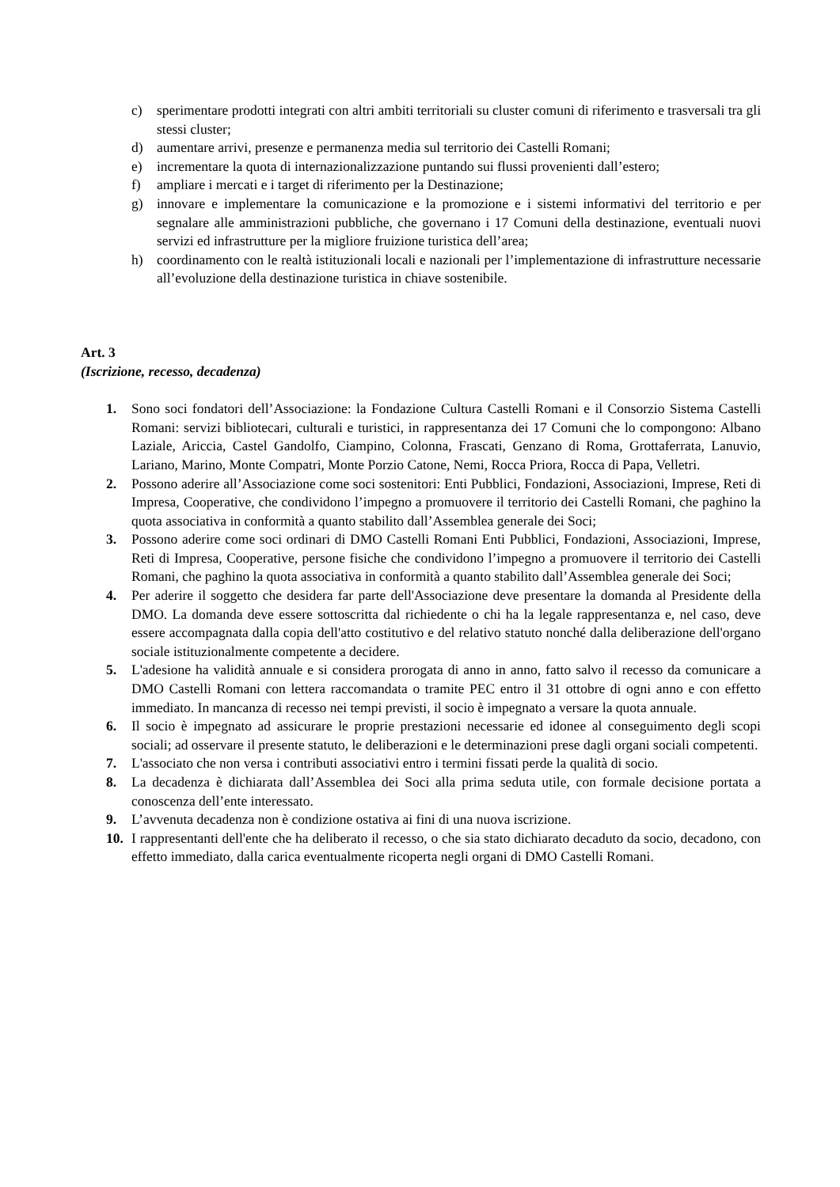c) sperimentare prodotti integrati con altri ambiti territoriali su cluster comuni di riferimento e trasversali tra gli stessi cluster;
d) aumentare arrivi, presenze e permanenza media sul territorio dei Castelli Romani;
e) incrementare la quota di internazionalizzazione puntando sui flussi provenienti dall’estero;
f) ampliare i mercati e i target di riferimento per la Destinazione;
g) innovare e implementare la comunicazione e la promozione e i sistemi informativi del territorio e per segnalare alle amministrazioni pubbliche, che governano i 17 Comuni della destinazione, eventuali nuovi servizi ed infrastrutture per la migliore fruizione turistica dell’area;
h) coordinamento con le realtà istituzionali locali e nazionali per l’implementazione di infrastrutture necessarie all’evoluzione della destinazione turistica in chiave sostenibile.
Art. 3
(Iscrizione, recesso, decadenza)
1. Sono soci fondatori dell’Associazione: la Fondazione Cultura Castelli Romani e il Consorzio Sistema Castelli Romani: servizi bibliotecari, culturali e turistici, in rappresentanza dei 17 Comuni che lo compongono: Albano Laziale, Ariccia, Castel Gandolfo, Ciampino, Colonna, Frascati, Genzano di Roma, Grottaferrata, Lanuvio, Lariano, Marino, Monte Compatri, Monte Porzio Catone, Nemi, Rocca Priora, Rocca di Papa, Velletri.
2. Possono aderire all’Associazione come soci sostenitori: Enti Pubblici, Fondazioni, Associazioni, Imprese, Reti di Impresa, Cooperative, che condividono l’impegno a promuovere il territorio dei Castelli Romani, che paghino la quota associativa in conformità a quanto stabilito dall’Assemblea generale dei Soci;
3. Possono aderire come soci ordinari di DMO Castelli Romani Enti Pubblici, Fondazioni, Associazioni, Imprese, Reti di Impresa, Cooperative, persone fisiche che condividono l’impegno a promuovere il territorio dei Castelli Romani, che paghino la quota associativa in conformità a quanto stabilito dall’Assemblea generale dei Soci;
4. Per aderire il soggetto che desidera far parte dell'Associazione deve presentare la domanda al Presidente della DMO. La domanda deve essere sottoscritta dal richiedente o chi ha la legale rappresentanza e, nel caso, deve essere accompagnata dalla copia dell'atto costitutivo e del relativo statuto nonché dalla deliberazione dell'organo sociale istituzionalmente competente a decidere.
5. L'adesione ha validità annuale e si considera prorogata di anno in anno, fatto salvo il recesso da comunicare a DMO Castelli Romani con lettera raccomandata o tramite PEC entro il 31 ottobre di ogni anno e con effetto immediato. In mancanza di recesso nei tempi previsti, il socio è impegnato a versare la quota annuale.
6. Il socio è impegnato ad assicurare le proprie prestazioni necessarie ed idonee al conseguimento degli scopi sociali; ad osservare il presente statuto, le deliberazioni e le determinazioni prese dagli organi sociali competenti.
7. L'associato che non versa i contributi associativi entro i termini fissati perde la qualità di socio.
8. La decadenza è dichiarata dall’Assemblea dei Soci alla prima seduta utile, con formale decisione portata a conoscenza dell’ente interessato.
9. L’avvenuta decadenza non è condizione ostativa ai fini di una nuova iscrizione.
10. I rappresentanti dell'ente che ha deliberato il recesso, o che sia stato dichiarato decaduto da socio, decadono, con effetto immediato, dalla carica eventualmente ricoperta negli organi di DMO Castelli Romani.